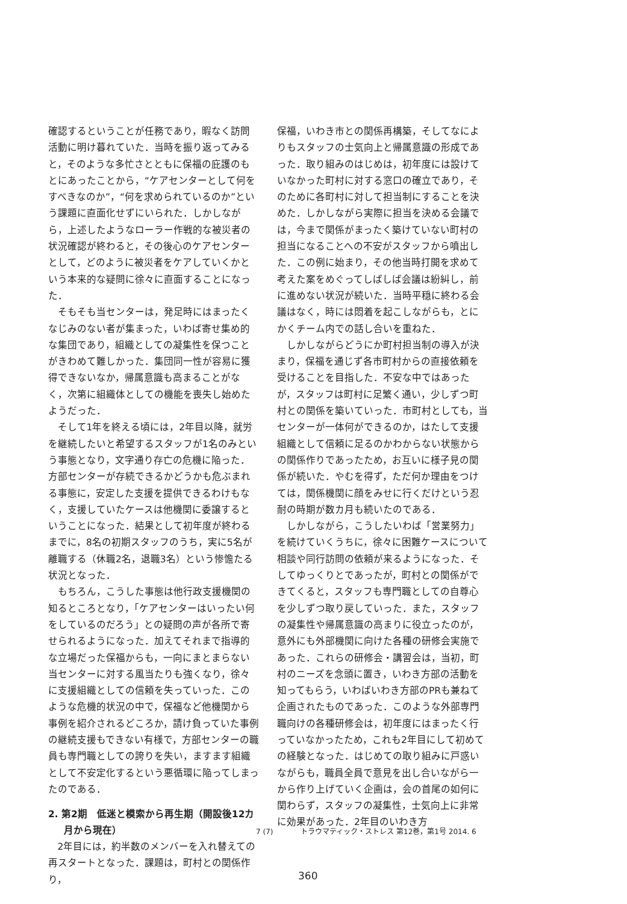確認するということが任務であり，暇なく訪問活動に明け暮れていた．当時を振り返ってみると，そのような多忙さとともに保福の庇護のもとにあったことから，“ケアセンターとして何をすべきなのか”，“何を求められているのか”という課題に直面化せずにいられた．しかしながら，上述したようなローラー作戦的な被災者の状況確認が終わると，その後心のケアセンターとして，どのように被災者をケアしていくかという本来的な疑問に徐々に直面することになった．
そもそも当センターは，発足時にはまったくなじみのない者が集まった，いわば寄せ集め的な集団であり，組織としての凝集性を保つことがきわめて難しかった．集団同一性が容易に獲得できないなか，帰属意識も高まることがなく，次第に組織体としての機能を喪失し始めたようだった．
そして1年を終える頃には，2年目以降，就労を継続したいと希望するスタッフが1名のみという事態となり，文字通り存亡の危機に陥った．方部センターが存続できるかどうかも危ぶまれる事態に，安定した支援を提供できるわけもなく，支援していたケースは他機関に委譲するということになった．結果として初年度が終わるまでに，8名の初期スタッフのうち，実に5名が離職する（休職2名，退職3名）という惨憺たる状況となった．
もちろん，こうした事態は他行政支援機関の知るところとなり，「ケアセンターはいったい何をしているのだろう」との疑問の声が各所で寄せられるようになった．加えてそれまで指導的な立場だった保福からも，一向にまとまらない当センターに対する風当たりも強くなり，徐々に支援組織としての信頼を失っていった．このような危機的状況の中で，保福など他機関から事例を紹介されるどころか，請け負っていた事例の継続支援もできない有様で，方部センターの職員も専門職としての誇りを失い，ますます組織として不安定化するという悪循環に陥ってしまったのである．
2. 第2期　低迷と模索から再生期（開設後12カ月から現在）
2年目には，約半数のメンバーを入れ替えての再スタートとなった．課題は，町村との関係作り，
保福，いわき市との関係再構築，そしてなによりもスタッフの士気向上と帰属意識の形成であった．取り組みのはじめは，初年度には設けていなかった町村に対する窓口の確立であり，そのために各町村に対して担当制にすることを決めた．しかしながら実際に担当を決める会議では，今まで関係がまったく築けていない町村の担当になることへの不安がスタッフから噴出した．この例に始まり，その他当時打開を求めて考えた案をめぐってしばしば会議は紛糾し，前に進めない状況が続いた．当時平穏に終わる会議はなく，時には悶着を起こしながらも，とにかくチーム内での話し合いを重ねた．
しかしながらどうにか町村担当制の導入が決まり，保福を通じず各市町村からの直接依頼を受けることを目指した．不安な中ではあったが，スタッフは町村に足繁く通い，少しずつ町村との関係を築いていった．市町村としても，当センターが一体何ができるのか，はたして支援組織として信頼に足るのかわからない状態からの関係作りであったため，お互いに様子見の関係が続いた．やむを得ず，ただ何か理由をつけては，関係機関に顔をみせに行くだけという忍耐の時期が数カ月も続いたのである．
しかしながら，こうしたいわば「営業努力」を続けていくうちに，徐々に困難ケースについて相談や同行訪問の依頼が来るようになった．そしてゆっくりとであったが，町村との関係ができてくると，スタッフも専門職としての自尊心を少しずつ取り戻していった．また，スタッフの凝集性や帰属意識の高まりに役立ったのが，意外にも外部機関に向けた各種の研修会実施であった．これらの研修会・講習会は，当初，町村のニーズを念頭に置き，いわき方部の活動を知ってもらう，いわばいわき方部のPRも兼ねて企画されたものであった．このような外部専門職向けの各種研修会は，初年度にはまったく行っていなかったため，これも2年目にして初めての経験となった．はじめての取り組みに戸惑いながらも，職員全員で意見を出し合いながら一から作り上げていく企画は，会の首尾の如何に関わらず，スタッフの凝集性，士気向上に非常に効果があった．2年目のいわき方
7 (7) トラウマティック・ストレス 第12巻，第1号 2014. 6
360